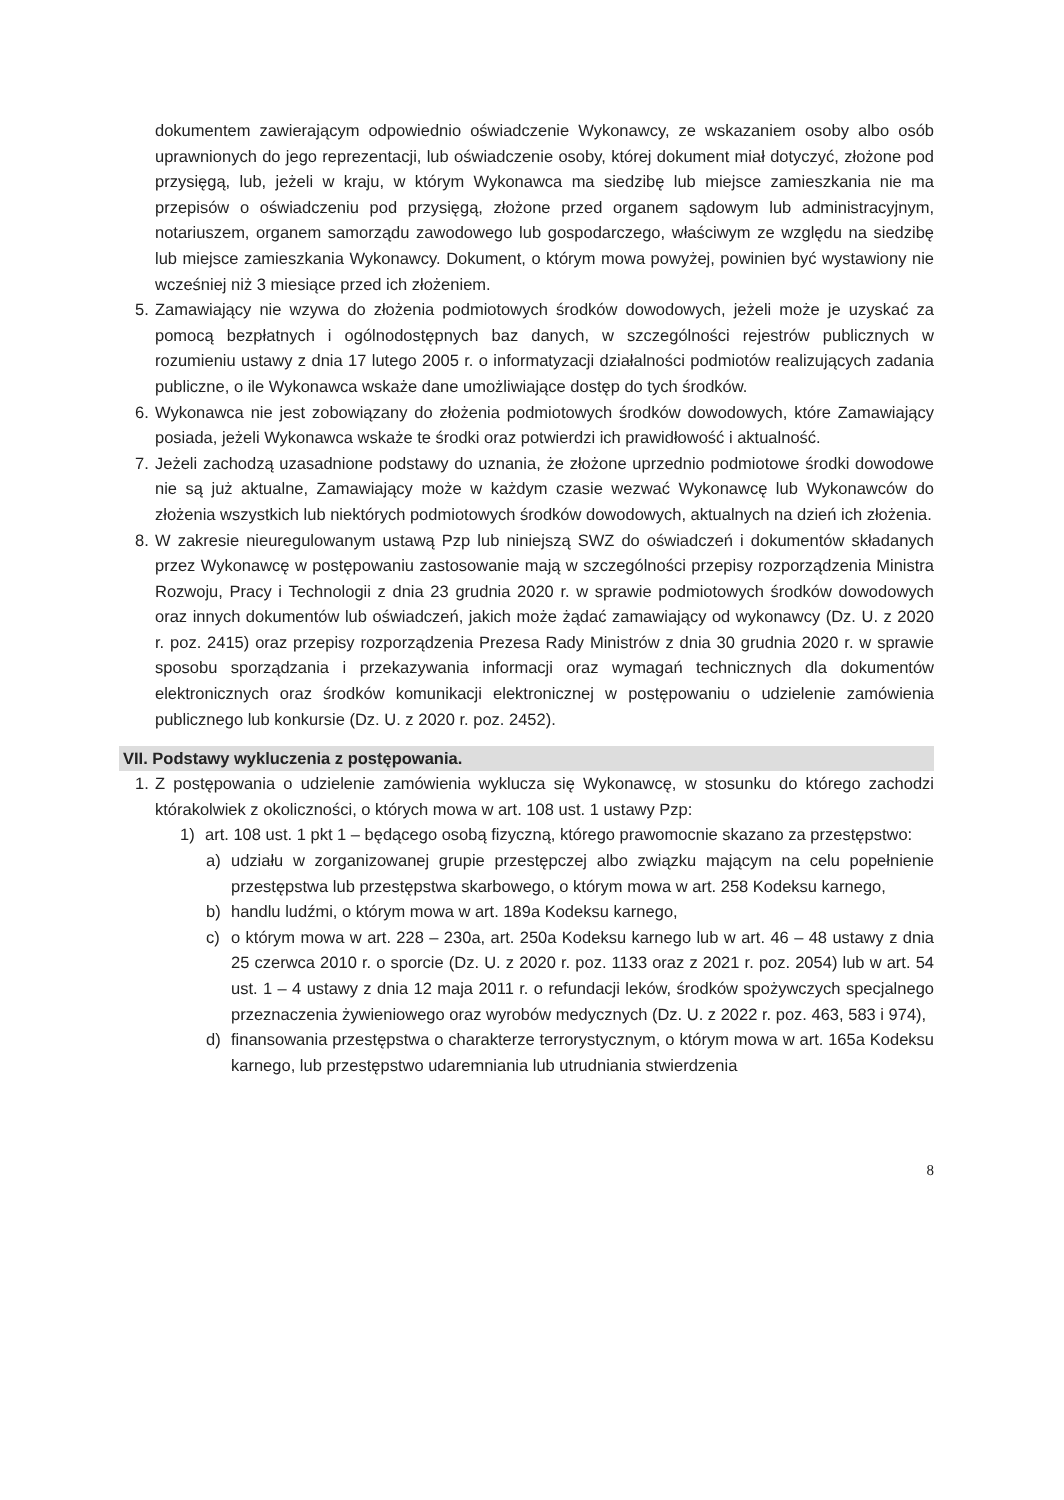dokumentem zawierającym odpowiednio oświadczenie Wykonawcy, ze wskazaniem osoby albo osób uprawnionych do jego reprezentacji, lub oświadczenie osoby, której dokument miał dotyczyć, złożone pod przysięgą, lub, jeżeli w kraju, w którym Wykonawca ma siedzibę lub miejsce zamieszkania nie ma przepisów o oświadczeniu pod przysięgą, złożone przed organem sądowym lub administracyjnym, notariuszem, organem samorządu zawodowego lub gospodarczego, właściwym ze względu na siedzibę lub miejsce zamieszkania Wykonawcy. Dokument, o którym mowa powyżej, powinien być wystawiony nie wcześniej niż 3 miesiące przed ich złożeniem.
5. Zamawiający nie wzywa do złożenia podmiotowych środków dowodowych, jeżeli może je uzyskać za pomocą bezpłatnych i ogólnodostępnych baz danych, w szczególności rejestrów publicznych w rozumieniu ustawy z dnia 17 lutego 2005 r. o informatyzacji działalności podmiotów realizujących zadania publiczne, o ile Wykonawca wskaże dane umożliwiające dostęp do tych środków.
6. Wykonawca nie jest zobowiązany do złożenia podmiotowych środków dowodowych, które Zamawiający posiada, jeżeli Wykonawca wskaże te środki oraz potwierdzi ich prawidłowość i aktualność.
7. Jeżeli zachodzą uzasadnione podstawy do uznania, że złożone uprzednio podmiotowe środki dowodowe nie są już aktualne, Zamawiający może w każdym czasie wezwać Wykonawcę lub Wykonawców do złożenia wszystkich lub niektórych podmiotowych środków dowodowych, aktualnych na dzień ich złożenia.
8. W zakresie nieuregulowanym ustawą Pzp lub niniejszą SWZ do oświadczeń i dokumentów składanych przez Wykonawcę w postępowaniu zastosowanie mają w szczególności przepisy rozporządzenia Ministra Rozwoju, Pracy i Technologii z dnia 23 grudnia 2020 r. w sprawie podmiotowych środków dowodowych oraz innych dokumentów lub oświadczeń, jakich może żądać zamawiający od wykonawcy (Dz. U. z 2020 r. poz. 2415) oraz przepisy rozporządzenia Prezesa Rady Ministrów z dnia 30 grudnia 2020 r. w sprawie sposobu sporządzania i przekazywania informacji oraz wymagań technicznych dla dokumentów elektronicznych oraz środków komunikacji elektronicznej w postępowaniu o udzielenie zamówienia publicznego lub konkursie (Dz. U. z 2020 r. poz. 2452).
VII. Podstawy wykluczenia z postępowania.
1. Z postępowania o udzielenie zamówienia wyklucza się Wykonawcę, w stosunku do którego zachodzi którakolwiek z okoliczności, o których mowa w art. 108 ust. 1 ustawy Pzp:
1) art. 108 ust. 1 pkt 1 – będącego osobą fizyczną, którego prawomocnie skazano za przestępstwo:
a) udziału w zorganizowanej grupie przestępczej albo związku mającym na celu popełnienie przestępstwa lub przestępstwa skarbowego, o którym mowa w art. 258 Kodeksu karnego,
b) handlu ludźmi, o którym mowa w art. 189a Kodeksu karnego,
c) o którym mowa w art. 228 – 230a, art. 250a Kodeksu karnego lub w art. 46 – 48 ustawy z dnia 25 czerwca 2010 r. o sporcie (Dz. U. z 2020 r. poz. 1133 oraz z 2021 r. poz. 2054) lub w art. 54 ust. 1 – 4 ustawy z dnia 12 maja 2011 r. o refundacji leków, środków spożywczych specjalnego przeznaczenia żywieniowego oraz wyrobów medycznych (Dz. U. z 2022 r. poz. 463, 583 i 974),
d) finansowania przestępstwa o charakterze terrorystycznym, o którym mowa w art. 165a Kodeksu karnego, lub przestępstwo udaremniania lub utrudniania stwierdzenia
8